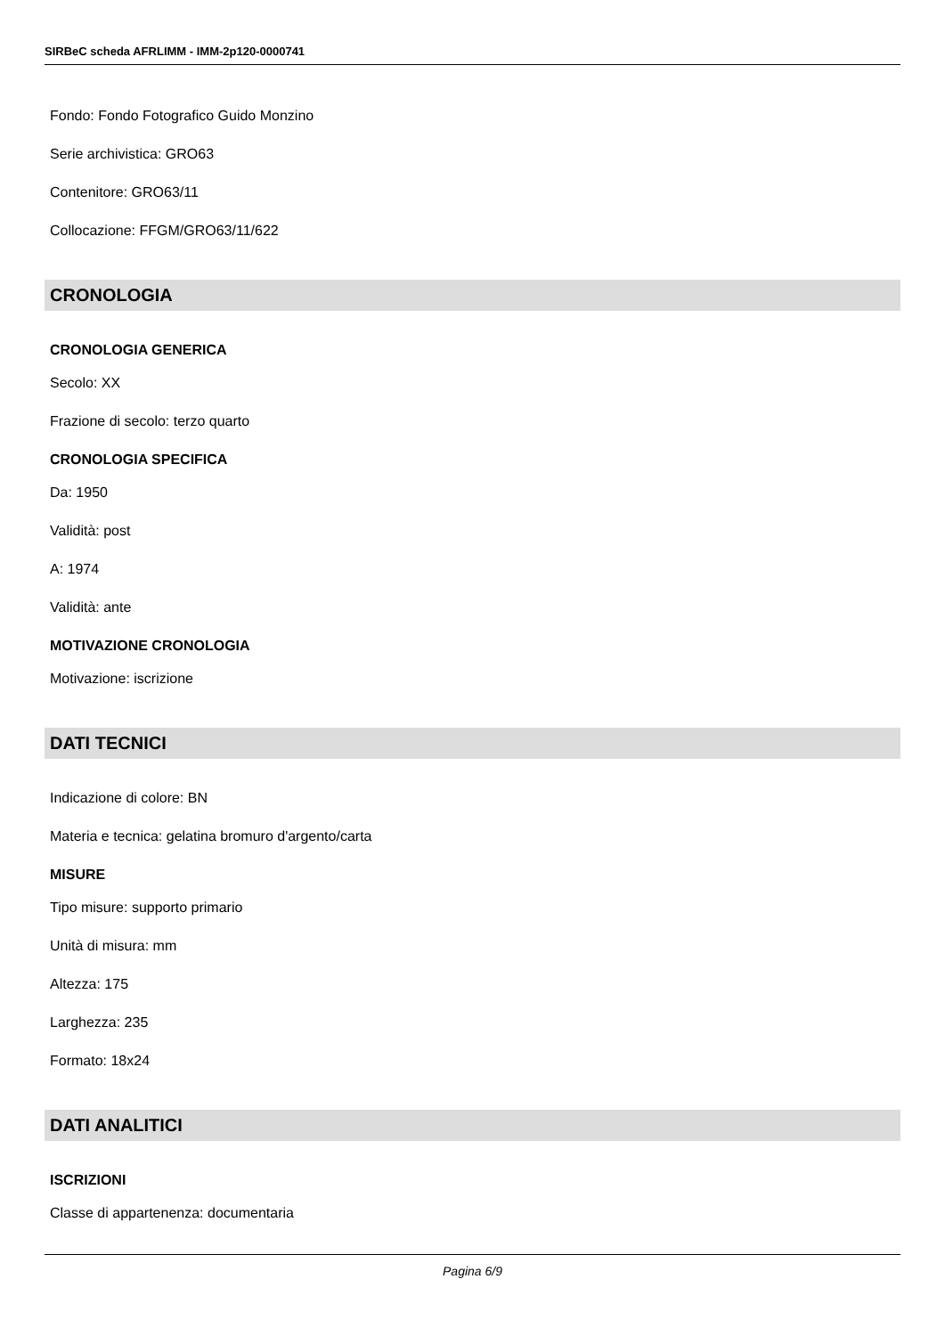SIRBeC scheda AFRLIMM - IMM-2p120-0000741
Fondo: Fondo Fotografico Guido Monzino
Serie archivistica: GRO63
Contenitore: GRO63/11
Collocazione: FFGM/GRO63/11/622
CRONOLOGIA
CRONOLOGIA GENERICA
Secolo: XX
Frazione di secolo: terzo quarto
CRONOLOGIA SPECIFICA
Da: 1950
Validità: post
A: 1974
Validità: ante
MOTIVAZIONE CRONOLOGIA
Motivazione: iscrizione
DATI TECNICI
Indicazione di colore: BN
Materia e tecnica: gelatina bromuro d'argento/carta
MISURE
Tipo misure: supporto primario
Unità di misura: mm
Altezza: 175
Larghezza: 235
Formato: 18x24
DATI ANALITICI
ISCRIZIONI
Classe di appartenenza: documentaria
Pagina 6/9